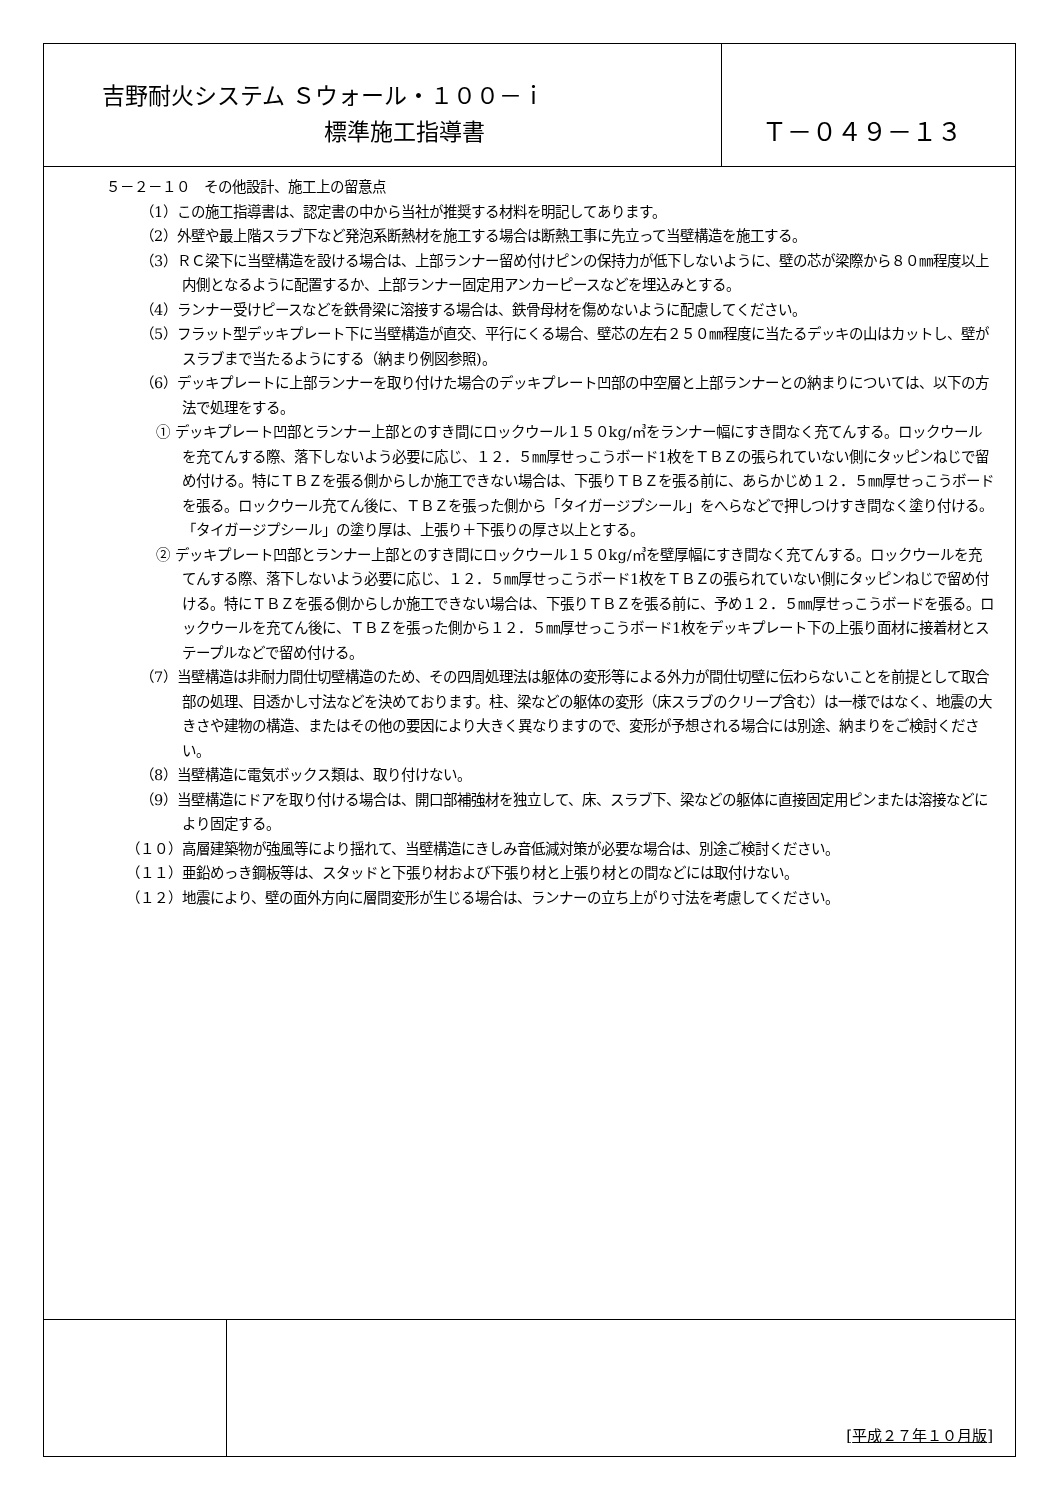吉野耐火システム Ｓウォール・１００－ｉ
標準施工指導書
Ｔ－０４９－１３
５－２－１０　その他設計、施工上の留意点
（1）この施工指導書は、認定書の中から当社が推奨する材料を明記してあります。
（2）外壁や最上階スラブ下など発泡系断熱材を施工する場合は断熱工事に先立って当壁構造を施工する。
（3）ＲＣ梁下に当壁構造を設ける場合は、上部ランナー留め付けピンの保持力が低下しないように、壁の芯が梁際から８０㎜程度以上内側となるように配置するか、上部ランナー固定用アンカーピースなどを埋込みとする。
（4）ランナー受けピースなどを鉄骨梁に溶接する場合は、鉄骨母材を傷めないように配慮してください。
（5）フラット型デッキプレート下に当壁構造が直交、平行にくる場合、壁芯の左右２５０㎜程度に当たるデッキの山はカットし、壁がスラブまで当たるようにする（納まり例図参照)。
（6）デッキプレートに上部ランナーを取り付けた場合のデッキプレート凹部の中空層と上部ランナーとの納まりについては、以下の方法で処理をする。
① デッキプレート凹部とランナー上部とのすき間にロックウール１５０kg/㎥をランナー幅にすき間なく充てんする。ロックウールを充てんする際、落下しないよう必要に応じ、１２．５㎜厚せっこうボード1枚をＴＢＺの張られていない側にタッピンねじで留め付ける。特にＴＢＺを張る側からしか施工できない場合は、下張りＴＢＺを張る前に、あらかじめ１２．５㎜厚せっこうボードを張る。ロックウール充てん後に、ＴＢＺを張った側から「タイガージプシール」をへらなどで押しつけすき間なく塗り付ける。「タイガージプシール」の塗り厚は、上張り＋下張りの厚さ以上とする。
② デッキプレート凹部とランナー上部とのすき間にロックウール１５０kg/㎥を壁厚幅にすき間なく充てんする。ロックウールを充てんする際、落下しないよう必要に応じ、１２．５㎜厚せっこうボード1枚をＴＢＺの張られていない側にタッピンねじで留め付ける。特にＴＢＺを張る側からしか施工できない場合は、下張りＴＢＺを張る前に、予め１２．５㎜厚せっこうボードを張る。ロックウールを充てん後に、ＴＢＺを張った側から１２．５㎜厚せっこうボード1枚をデッキプレート下の上張り面材に接着材とステープルなどで留め付ける。
（7）当壁構造は非耐力間仕切壁構造のため、その四周処理法は躯体の変形等による外力が間仕切壁に伝わらないことを前提として取合部の処理、目透かし寸法などを決めております。柱、梁などの躯体の変形（床スラブのクリープ含む）は一様ではなく、地震の大きさや建物の構造、またはその他の要因により大きく異なりますので、変形が予想される場合には別途、納まりをご検討ください。
（8）当壁構造に電気ボックス類は、取り付けない。
（9）当壁構造にドアを取り付ける場合は、開口部補強材を独立して、床、スラブ下、梁などの躯体に直接固定用ピンまたは溶接などにより固定する。
（１０）高層建築物が強風等により揺れて、当壁構造にきしみ音低減対策が必要な場合は、別途ご検討ください。
（１１）亜鉛めっき鋼板等は、スタッドと下張り材および下張り材と上張り材との間などには取付けない。
（１２）地震により、壁の面外方向に層間変形が生じる場合は、ランナーの立ち上がり寸法を考慮してください。
[平成２７年１０月版]